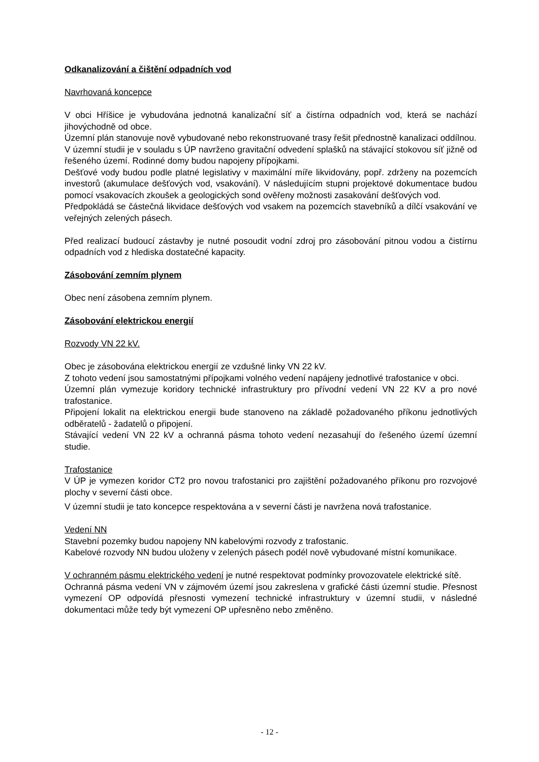Odkanalizování a čištění odpadních vod
Navrhovaná koncepce
V obci Hříšice je vybudována jednotná kanalizační síť a čistírna odpadních vod, která se nachází jihovýchodně od obce.
Územní plán stanovuje nově vybudované nebo rekonstruované trasy řešit přednostně kanalizaci oddílnou.
V územní studii je v souladu s ÚP navrženo gravitační odvedení splašků na stávající stokovou síť jižně od řešeného území. Rodinné domy budou napojeny přípojkami.
Dešťové vody budou podle platné legislativy v maximální míře likvidovány, popř. zdrženy na pozemcích investorů (akumulace dešťových vod, vsakování). V následujícím stupni projektové dokumentace budou pomocí vsakovacích zkoušek a geologických sond ověřeny možnosti zasakování dešťových vod.
Předpokládá se částečná likvidace dešťových vod vsakem na pozemcích stavebníků a dílčí vsakování ve veřejných zelených pásech.
Před realizací budoucí zástavby je nutné posoudit vodní zdroj pro zásobování pitnou vodou a čistírnu odpadních vod z hlediska dostatečné kapacity.
Zásobování zemním plynem
Obec není zásobena zemním plynem.
Zásobování elektrickou energií
Rozvody VN 22 kV.
Obec je zásobována elektrickou energií ze vzdušné linky VN 22 kV.
Z tohoto vedení jsou samostatnými přípojkami volného vedení napájeny jednotlivé trafostanice v obci.
Územní plán vymezuje koridory technické infrastruktury pro přívodní vedení VN 22 KV a pro nové trafostanice.
Připojení lokalit na elektrickou energii bude stanoveno na základě požadovaného příkonu jednotlivých odběratelů - žadatelů o připojení.
Stávající vedení VN 22 kV a ochranná pásma tohoto vedení nezasahují do řešeného území územní studie.
Trafostanice
V ÚP je vymezen koridor CT2 pro novou trafostanici pro zajištění požadovaného příkonu pro rozvojové plochy v severní části obce.
V územní studii je tato koncepce respektována a v severní části je navržena nová trafostanice.
Vedení NN
Stavební pozemky budou napojeny NN kabelovými rozvody z trafostanic.
Kabelové rozvody NN budou uloženy v zelených pásech podél nově vybudované místní komunikace.
V ochranném pásmu elektrického vedení je nutné respektovat podmínky provozovatele elektrické sítě.
Ochranná pásma vedení VN v zájmovém území jsou zakreslena v grafické části územní studie. Přesnost vymezení OP odpovídá přesnosti vymezení technické infrastruktury v územní studii, v následné dokumentaci může tedy být vymezení OP upřesněno nebo změněno.
- 12 -